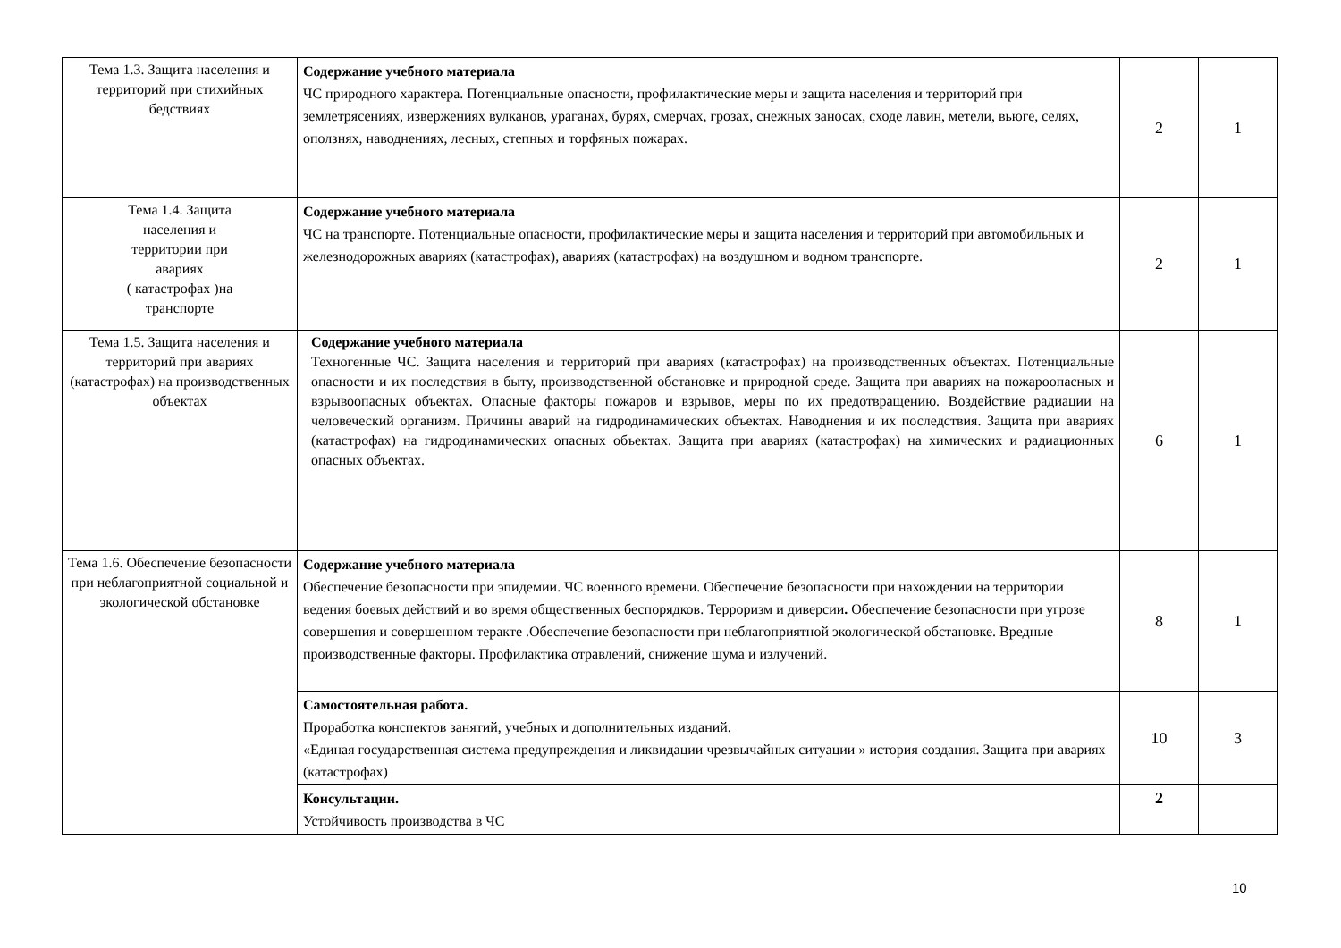| Тема 1.3. Защита населения и территорий при стихийных бедствиях | Содержание учебного материала ЧС природного характера. Потенциальные опасности, профилактические меры и защита населения и территорий при землетрясениях, извержениях вулканов, ураганах, бурях, смерчах, грозах, снежных заносах, сходе лавин, метели, вьюге, селях, оползнях, наводнениях, лесных, степных и торфяных пожарах. | 2 | 1 |
| Тема 1.4. Защита населения и территории при авариях ( катастрофах )на транспорте | Содержание учебного материала ЧС на транспорте. Потенциальные опасности, профилактические меры и защита населения и территорий при автомобильных и железнодорожных авариях (катастрофах), авариях (катастрофах) на воздушном и водном транспорте. | 2 | 1 |
| Тема 1.5. Защита населения и территорий при авариях (катастрофах) на производственных объектах | Содержание учебного материала Техногенные ЧС. Защита населения и территорий при авариях (катастрофах) на производственных объектах. Потенциальные опасности и их последствия в быту, производственной обстановке и природной среде. Защита при авариях на пожароопасных и взрывоопасных объектах. Опасные факторы пожаров и взрывов, меры по их предотвращению. Воздействие радиации на человеческий организм. Причины аварий на гидродинамических объектах. Наводнения и их последствия. Защита при авариях (катастрофах) на гидродинамических опасных объектах. Защита при авариях (катастрофах) на химических и радиационных опасных объектах. | 6 | 1 |
| Тема 1.6. Обеспечение безопасности при неблагоприятной социальной и экологической обстановке | Содержание учебного материала Обеспечение безопасности при эпидемии. ЧС военного времени. Обеспечение безопасности при нахождении на территории ведения боевых действий и во время общественных беспорядков. Терроризм и диверсии . Обеспечение безопасности при угрозе совершения и совершенном теракте .Обеспечение безопасности при неблагоприятной экологической обстановке. Вредные производственные факторы. Профилактика отравлений, снижение шума и излучений. | 8 | 1 |
| | Самостоятельная работа. Проработка конспектов занятий, учебных и дополнительных изданий. «Единая государственная система предупреждения и ликвидации чрезвычайных ситуации » история создания. Защита при авариях (катастрофах) | 10 | 3 |
| | Консультации. Устойчивость производства в ЧС | 2 | |
10